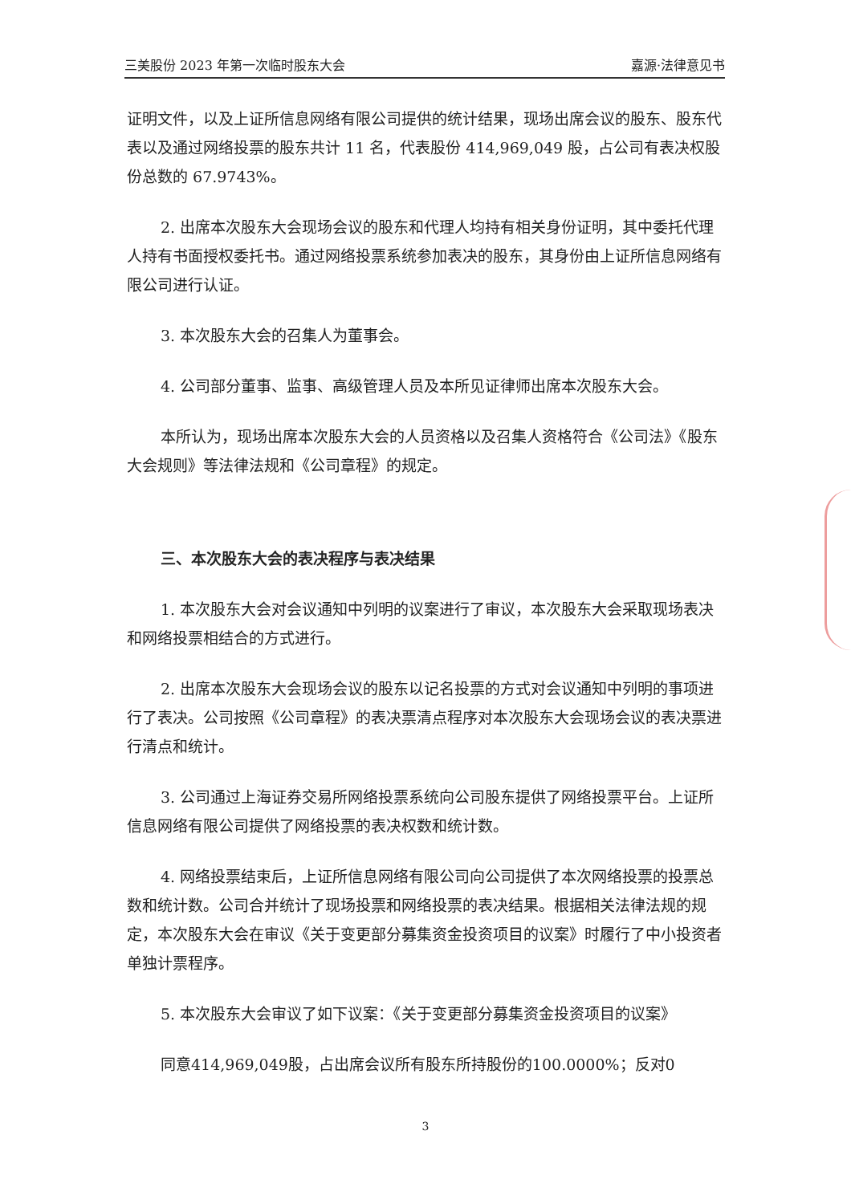三美股份 2023 年第一次临时股东大会 嘉源·法律意见书
证明文件，以及上证所信息网络有限公司提供的统计结果，现场出席会议的股东、股东代表以及通过网络投票的股东共计 11 名，代表股份 414,969,049 股，占公司有表决权股份总数的 67.9743%。
2. 出席本次股东大会现场会议的股东和代理人均持有相关身份证明，其中委托代理人持有书面授权委托书。通过网络投票系统参加表决的股东，其身份由上证所信息网络有限公司进行认证。
3. 本次股东大会的召集人为董事会。
4. 公司部分董事、监事、高级管理人员及本所见证律师出席本次股东大会。
本所认为，现场出席本次股东大会的人员资格以及召集人资格符合《公司法》《股东大会规则》等法律法规和《公司章程》的规定。
三、本次股东大会的表决程序与表决结果
1. 本次股东大会对会议通知中列明的议案进行了审议，本次股东大会采取现场表决和网络投票相结合的方式进行。
2. 出席本次股东大会现场会议的股东以记名投票的方式对会议通知中列明的事项进行了表决。公司按照《公司章程》的表决票清点程序对本次股东大会现场会议的表决票进行清点和统计。
3. 公司通过上海证券交易所网络投票系统向公司股东提供了网络投票平台。上证所信息网络有限公司提供了网络投票的表决权数和统计数。
4. 网络投票结束后，上证所信息网络有限公司向公司提供了本次网络投票的投票总数和统计数。公司合并统计了现场投票和网络投票的表决结果。根据相关法律法规的规定，本次股东大会在审议《关于变更部分募集资金投资项目的议案》时履行了中小投资者单独计票程序。
5. 本次股东大会审议了如下议案：《关于变更部分募集资金投资项目的议案》
同意414,969,049股，占出席会议所有股东所持股份的100.0000%；反对0
3